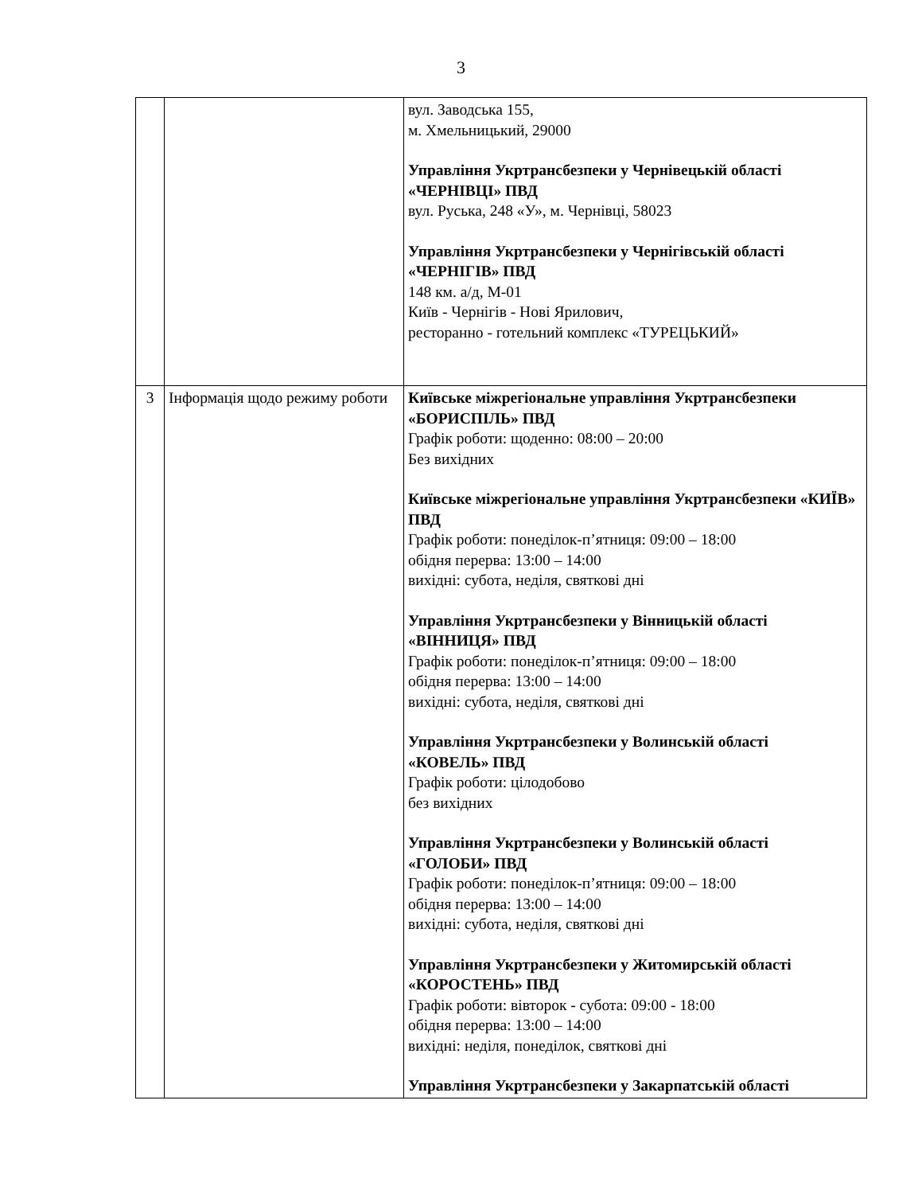3
| | | вул. Заводська 155, м. Хмельницький, 29000 Управління Укртрансбезпеки у Чернівецькій області «ЧЕРНІВЦІ» ПВД вул. Руська, 248 «У», м. Чернівці, 58023 Управління Укртрансбезпеки у Чернігівській області «ЧЕРНІГІВ» ПВД 148 км. а/д, М-01 Київ - Чернігів - Нові Ярилович, ресторанно - готельний комплекс «ТУРЕЦЬКИЙ» |
| 3 | Інформація щодо режиму роботи | Київське міжрегіональне управління Укртрансбезпеки «БОРИСПІЛЬ» ПВД Графік роботи: щоденно: 08:00 – 20:00 Без вихідних Київське міжрегіональне управління Укртрансбезпеки «КИЇВ» ПВД Графік роботи: понеділок-п’ятниця: 09:00 – 18:00 обідня перерва: 13:00 – 14:00 вихідні: субота, неділя, святкові дні Управління Укртрансбезпеки у Вінницькій області «ВІННИЦЯ» ПВД Графік роботи: понеділок-п’ятниця: 09:00 – 18:00 обідня перерва: 13:00 – 14:00 вихідні: субота, неділя, святкові дні Управління Укртрансбезпеки у Волинській області «КОВЕЛЬ» ПВД Графік роботи: цілодобово без вихідних Управління Укртрансбезпеки у Волинській області «ГОЛОБИ» ПВД Графік роботи: понеділок-п’ятниця: 09:00 – 18:00 обідня перерва: 13:00 – 14:00 вихідні: субота, неділя, святкові дні Управління Укртрансбезпеки у Житомирській області «КОРОСТЕНЬ» ПВД Графік роботи: вівторок - субота: 09:00 - 18:00 обідня перерва: 13:00 – 14:00 вихідні: неділя, понеділок, святкові дні Управління Укртрансбезпеки у Закарпатській області |